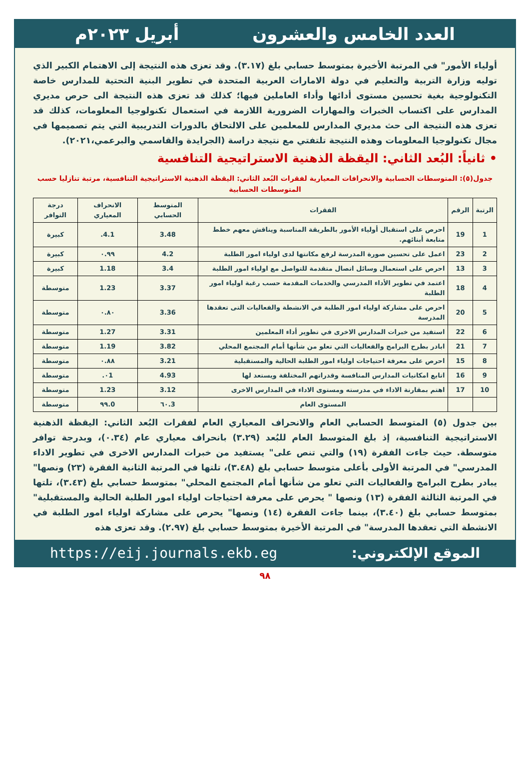العدد الخامس والعشرون أبريل ٢٠٢٣م
أولياء الأمور" في المرتبة الأخيرة بمتوسط حسابي بلغ (٣.١٧). وقد تعزى هذه النتيجة إلى الاهتمام الكبير الذي توليه وزارة التربية والتعليم في دولة الامارات العربية المتحدة في تطوير البنية التحتية للمدارس خاصة التكنولوجية بغية تحسين مستوى أدائها وأداء العاملين فيها؛ كذلك قد تعزى هذه النتيجة الى حرص مديري المدارس على اكتساب الخبرات والمهارات الضرورية اللازمة في استعمال تكنولوجيا المعلومات، كذلك قد تعزى هذه النتيجة الى حث مديري المدارس للمعلمين على الالتحاق بالدورات التدريبية التي يتم تصميمها في مجال تكنولوجيا المعلومات وهذه النتيجة تلتفتي مع نتيجة دراسة (الجرايدة والقاسمي والبرعمي،٢٠٢١).
• ثانياً: البُعد الثاني: اليقظة الذهنية الاستراتيجية التنافسية
جدول(٥): المتوسطات الحسابية والانحرافات المعيارية لفقرات البُعد الثاني: اليقظة الذهنية الاستراتيجية التنافسية، مرتبة تنازليا حسب المتوسطات الحسابية
| الرتبة | الرقم | الفقرات | المتوسط الحسابي | الانحراف المعياري | درجة التوافر |
| --- | --- | --- | --- | --- | --- |
| 1 | 19 | احرص على استقبال أولياء الأمور بالطريقة المناسبة ويناقش معهم خطط متابعة أبنائهم. | 3.48 | 4.1. | كبيرة |
| 2 | 23 | اعمل على تحسين صورة المدرسة لرفع مكانتها لدى اولياء امور الطلبة | 4.2 | ٠.٩٩ | كبيرة |
| 3 | 13 | احرص على استعمال وسائل اتصال متقدمة للتواصل مع اولياء امور الطلبة | 3.4 | 1.18 | كبيرة |
| 4 | 18 | اعتمد في تطوير الأداء المدرسي والخدمات المقدمة حسب رغبة اولياء امور الطلبة | 3.37 | 1.23 | متوسطة |
| 5 | 20 | احرص على مشاركة اولياء امور الطلبة في الانشطة والفعاليات التى تعقدها المدرسة | 3.36 | ٠.٨٠ | متوسطة |
| 6 | 22 | استفيد من خبرات المدارس الاخرى في تطوير أداء المعلمين | 3.31 | 1.27 | متوسطة |
| 7 | 21 | ابادر بطرح البرامج والفعاليات التي تعلو من شأنها أمام المجتمع المحلي | 3.82 | 1.19 | متوسطة |
| 8 | 15 | احرص على معرفة احتياجات اولياء امور الطلبة الحالية والمستقبلية | 3.21 | ٠.٨٨ | متوسطة |
| 9 | 16 | اتابع امكانيات المدارس المنافسة وقدراتهم المختلفة ويستعد لها | 4.93 | ٠1. | متوسطة |
| 10 | 17 | اهتم بمقارنة الاداء في مدرسته ومستوى الاداء في المدارس الاخرى | 3.12 | 1.23 | متوسطة |
| | | المستوى العام | 3.٦٠ | 0.٩٩ | متوسطة |
بين جدول (٥) المتوسط الحسابي العام والانحراف المعياري العام لفقرات البُعد الثاني: اليقظة الذهنية الاستراتيجية التنافسية، إذ بلغ المتوسط العام للبُعد (٣.٢٩) بانحراف معياري عام (٠.٣٤)، وبدرجة توافر متوسطة. حيث جاءت الفقرة (١٩) والتي تنص على" يستفيد من خبرات المدارس الاخرى في تطوير الاداء المدرسي" في المرتبة الأولى بأعلى متوسط حسابي بلغ (٣.٤٨)، تلتها في المرتبة الثانية الفقرة (٢٣) ونصها" يبادر بطرح البرامج والفعاليات التي تعلو من شأنها أمام المجتمع المحلي" بمتوسط حسابي بلغ (٣.٤٣)، تلتها في المرتبة الثالثة الفقرة (١٣) ونصها " يحرص على معرفة احتياجات اولياء امور الطلبة الحالية والمستقبلية" بمتوسط حسابي بلغ (٣.٤٠)، بينما جاءت الفقرة (١٤) ونصها" يحرص على مشاركة اولياء امور الطلبة في الانشطة التي تعقدها المدرسة" في المرتبة الأخيرة بمتوسط حسابي بلغ (٢.٩٧). وقد تعزى هذه
الموقع الإلكتروني: https://eij.journals.ekb.eg
٩٨